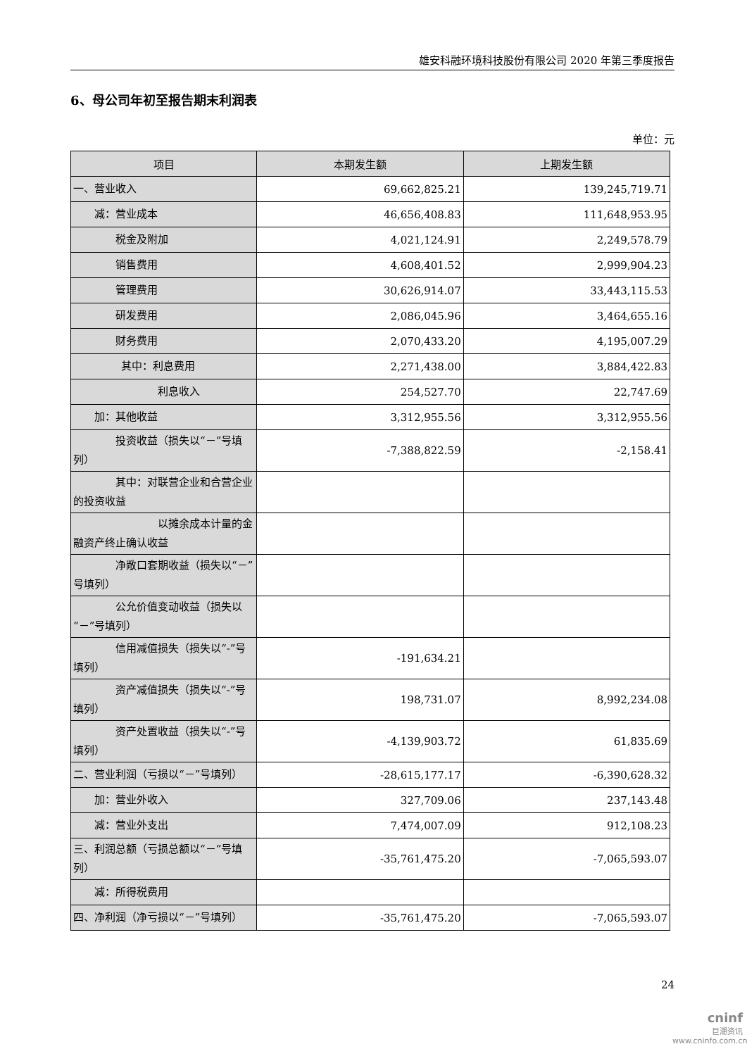雄安科融环境科技股份有限公司 2020 年第三季度报告
6、母公司年初至报告期末利润表
单位：元
| 项目 | 本期发生额 | 上期发生额 |
| --- | --- | --- |
| 一、营业收入 | 69,662,825.21 | 139,245,719.71 |
| 减：营业成本 | 46,656,408.83 | 111,648,953.95 |
| 税金及附加 | 4,021,124.91 | 2,249,578.79 |
| 销售费用 | 4,608,401.52 | 2,999,904.23 |
| 管理费用 | 30,626,914.07 | 33,443,115.53 |
| 研发费用 | 2,086,045.96 | 3,464,655.16 |
| 财务费用 | 2,070,433.20 | 4,195,007.29 |
| 其中：利息费用 | 2,271,438.00 | 3,884,422.83 |
| 利息收入 | 254,527.70 | 22,747.69 |
| 加：其他收益 | 3,312,955.56 | 3,312,955.56 |
| 投资收益（损失以“－”号填列） | -7,388,822.59 | -2,158.41 |
| 其中：对联营企业和合营企业的投资收益 | | |
| 以摊余成本计量的金融资产终止确认收益 | | |
| 净敞口套期收益（损失以“－”号填列） | | |
| 公允价值变动收益（损失以“－”号填列） | | |
| 信用减值损失（损失以“-”号填列） | -191,634.21 | |
| 资产减值损失（损失以“-”号填列） | 198,731.07 | 8,992,234.08 |
| 资产处置收益（损失以“-”号填列） | -4,139,903.72 | 61,835.69 |
| 二、营业利润（亏损以“－”号填列） | -28,615,177.17 | -6,390,628.32 |
| 加：营业外收入 | 327,709.06 | 237,143.48 |
| 减：营业外支出 | 7,474,007.09 | 912,108.23 |
| 三、利润总额（亏损总额以“－”号填列） | -35,761,475.20 | -7,065,593.07 |
| 减：所得税费用 | | |
| 四、净利润（净亏损以“－”号填列） | -35,761,475.20 | -7,065,593.07 |
24
cninf
巨潮资讯
www.cninfo.com.cn